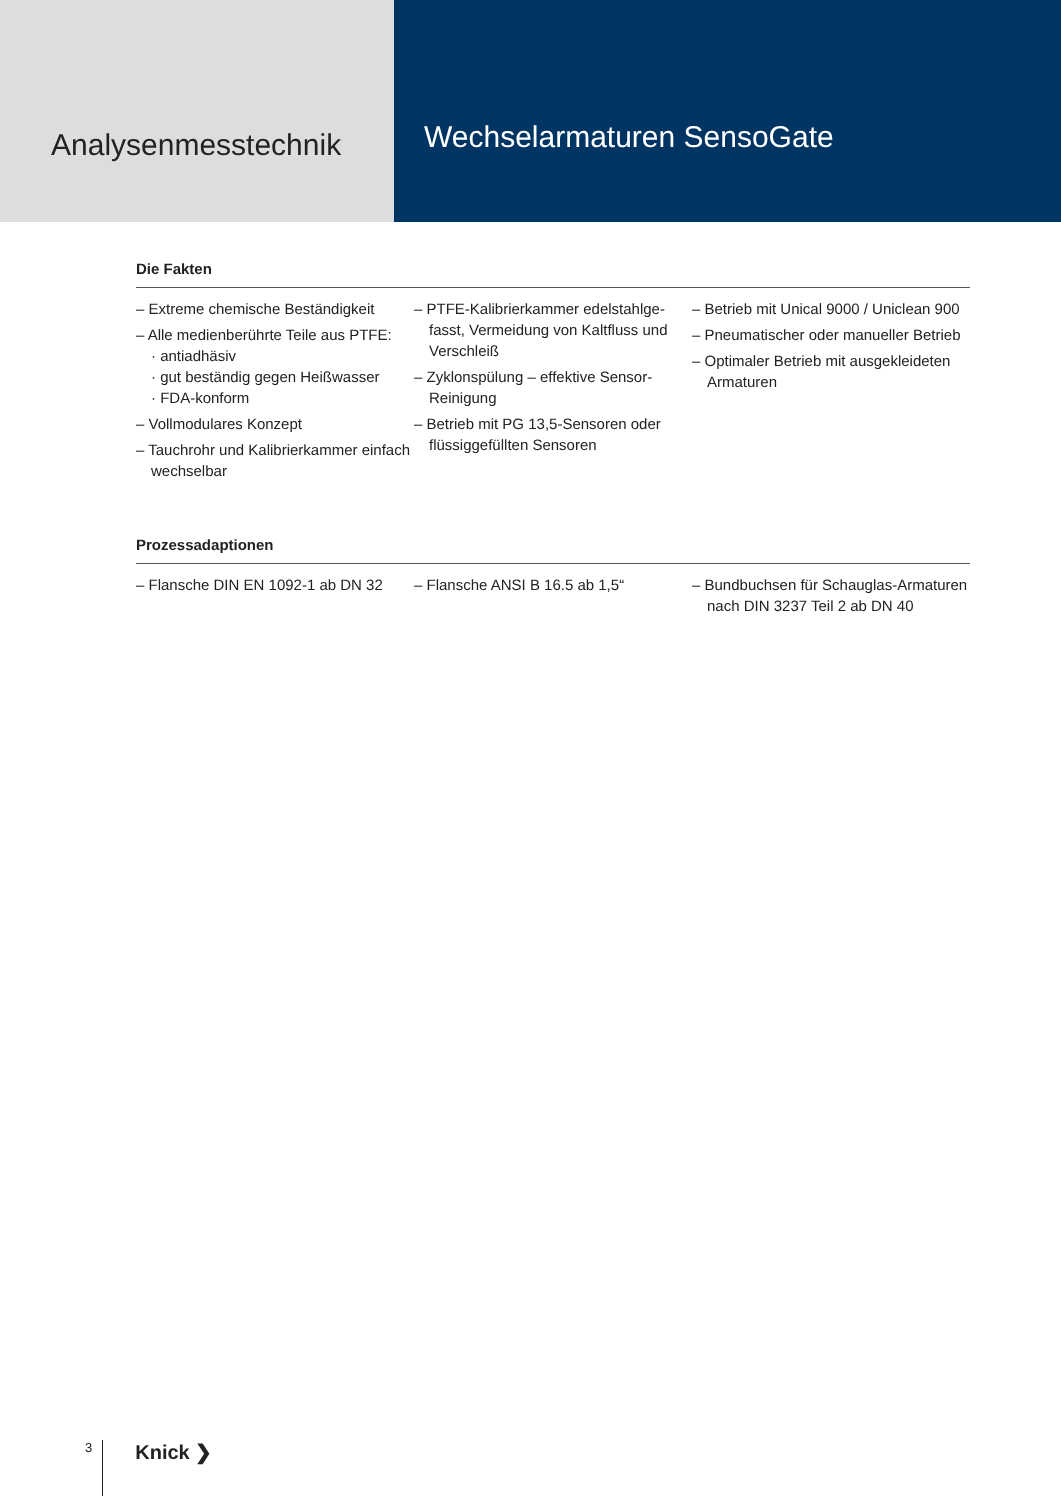Analysenmesstechnik
Wechselarmaturen SensoGate
Die Fakten
– Extreme chemische Beständigkeit
– Alle medienberührte Teile aus PTFE:
· antiadhäsiv
· gut beständig gegen Heißwasser
· FDA-konform
– Vollmodulares Konzept
– Tauchrohr und Kalibrierkammer einfach wechselbar
– PTFE-Kalibrierkammer edelstahlge­fasst, Vermeidung von Kaltfluss und Verschleiß
– Zyklonspülung – effektive Sen­sor-Reinigung
– Betrieb mit PG 13,5-Sensoren oder flüssiggefüllten Sensoren
– Betrieb mit Unical 9000 / Uniclean 900
– Pneumatischer oder manueller Betrieb
– Optimaler Betrieb mit ausgekleide­ten Armaturen
Prozessadaptionen
– Flansche DIN EN 1092-1 ab DN 32
– Flansche ANSI B 16.5 ab 1,5“ – Bundbuchsen für Schauglas-Arma­turen nach DIN 3237 Teil 2 ab DN 40
3 Knick ❯